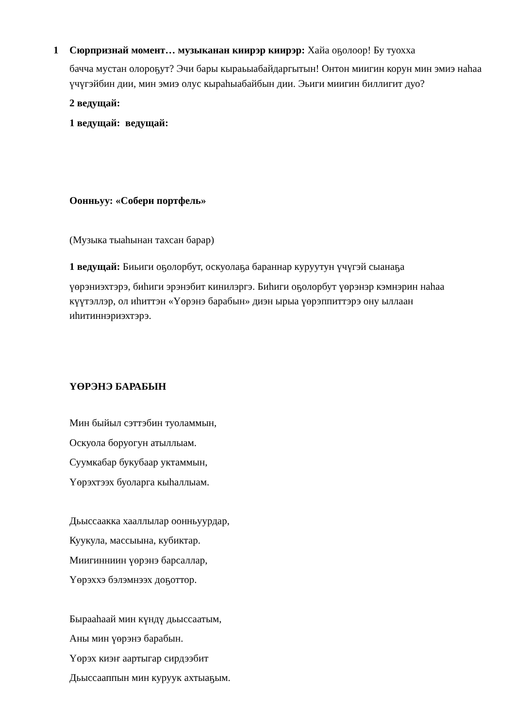1 Сюрпризнай момент… музыканан киирэр киирэр: Хайа оҕолоор! Бу туохха
бачча мустан олороҕут? Эчи бары кыраьыабайдаргытын! Онтон миигин корун мин эмиэ наhаа үчүгэйбин дии, мин эмиэ олус кыраhыабайбын дии. Эьиги миигин биллигит дуо?
2 ведущай:
1 ведущай: ведущай:
Оонньуу: «Собери портфель»
(Музыка тыаhынан тахсан барар)
1 ведущай: Биьиги оҕолорбут, оскуолаҕа бараннар куруутун үчүгэй сыанаҕа
үөрэниэхтэрэ, биhиги эрэнэбит кинилэргэ. Биhиги оҕолорбут үөрэнэр кэмнэрин наhаа күүтэллэр, ол иhиттэн «Үөрэнэ барабын» диэн ырыа үөрэппиттэрэ ону ыллаан иhитиннэриэхтэрэ.
ҮӨРЭНЭ БАРАБЫН
Мин быйыл сэттэбин туоламмын,
Оскуола боруогун атыллыам.
Суумкабар букубаар уктаммын,
Үөрэхтээх буоларга кыhаллыам.
Дьыссаакка хааллылар оонньуурдар,
Куукула, массыына, кубиктар.
Миигинниин үөрэнэ барсаллар,
Үөрэххэ бэлэмнээх доҕоттор.
Бырааhаай мин күндү дьыссаатым,
Аны мин үөрэнэ барабын.
Үөрэх киэҥ аартыгар сирдээбит
Дьыссааппын мин куруук ахтыаҕым.